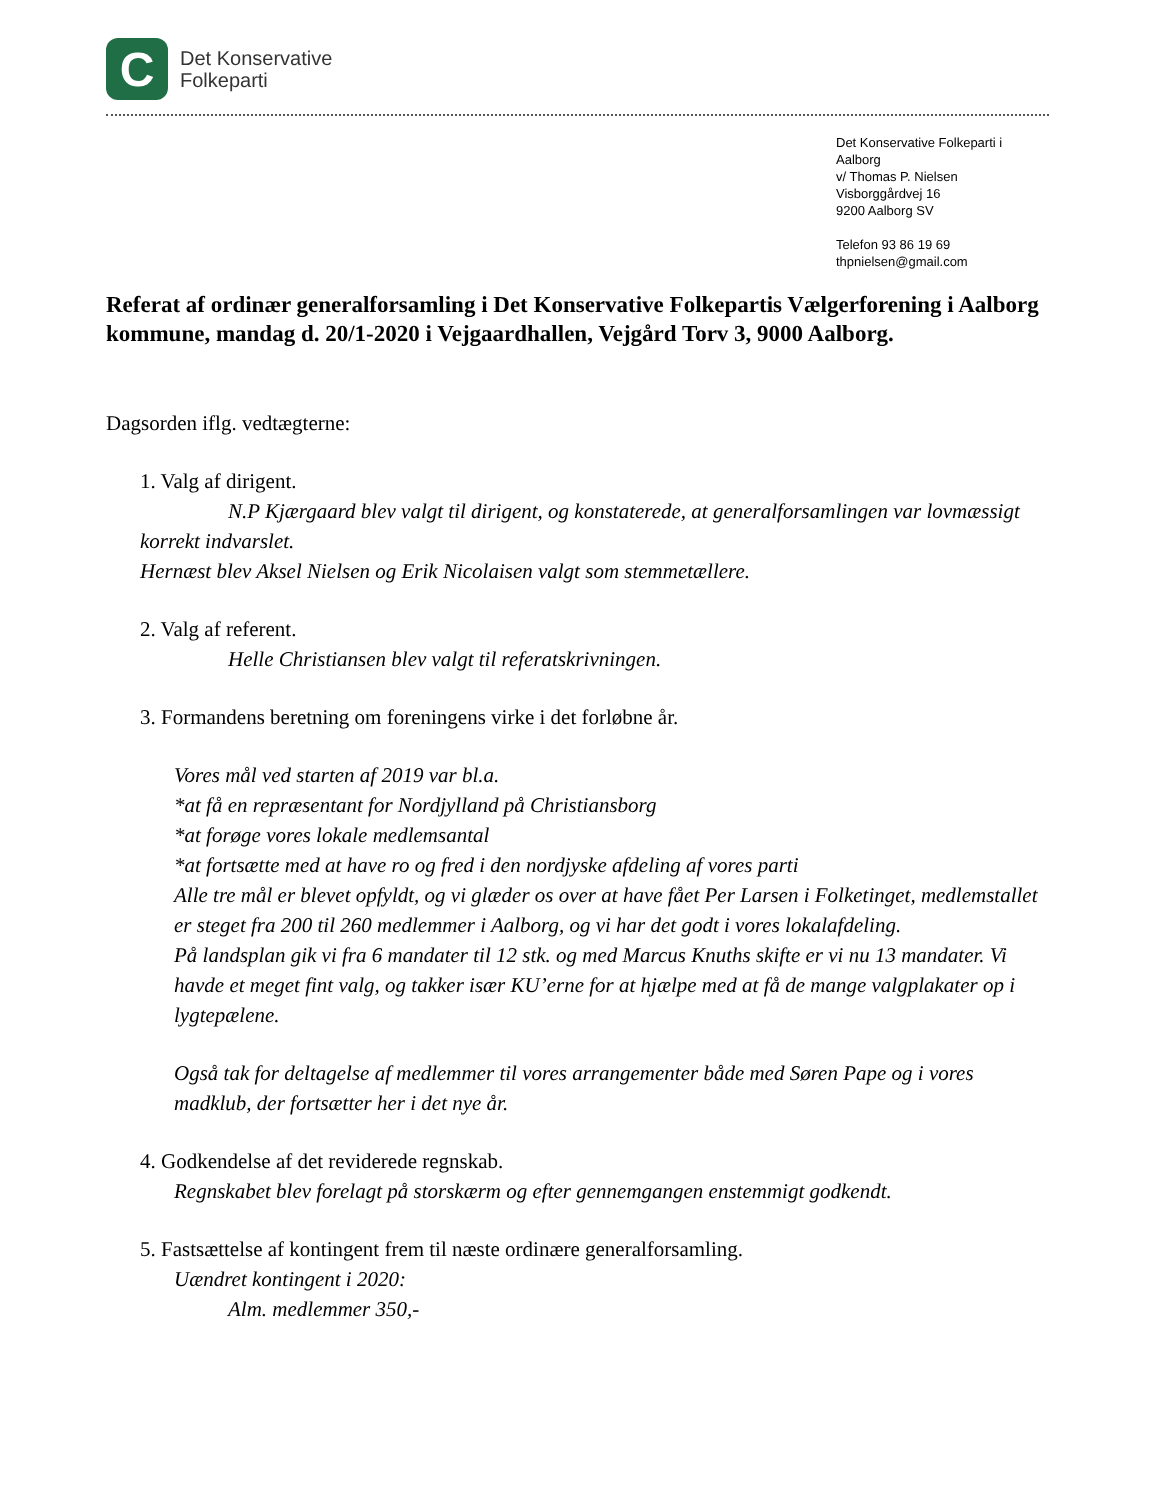C
Det Konservative
Folkeparti
Det Konservative Folkeparti i Aalborg
v/ Thomas P. Nielsen
Visborggårdvej 16
9200 Aalborg SV
Telefon 93 86 19 69
thpnielsen@gmail.com
Referat af ordinær generalforsamling i Det Konservative Folkepartis Vælgerforening i Aalborg kommune, mandag d. 20/1-2020 i Vejgaardhallen, Vejgård Torv 3, 9000 Aalborg.
Dagsorden iflg. vedtægterne:
1. Valg af dirigent.
N.P Kjærgaard blev valgt til dirigent, og konstaterede, at generalforsamlingen var lovmæssigt korrekt indvarslet.
Hernæst blev Aksel Nielsen og Erik Nicolaisen valgt som stemmetællere.
2. Valg af referent.
Helle Christiansen blev valgt til referatskrivningen.
3. Formandens beretning om foreningens virke i det forløbne år.
Vores mål ved starten af 2019 var bl.a.
*at få en repræsentant for Nordjylland på Christiansborg
*at forøge vores lokale medlemsantal
*at fortsætte med at have ro og fred i den nordjyske afdeling af vores parti
Alle tre mål er blevet opfyldt, og vi glæder os over at have fået Per Larsen i Folketinget, medlemstallet er steget fra 200 til 260 medlemmer i Aalborg, og vi har det godt i vores lokalafdeling.
På landsplan gik vi fra 6 mandater til 12 stk. og med Marcus Knuths skifte er vi nu 13 mandater. Vi havde et meget fint valg, og takker især KU’erne for at hjælpe med at få de mange valgplakater op i lygtepælene.
Også tak for deltagelse af medlemmer til vores arrangementer både med Søren Pape og i vores madklub, der fortsætter her i det nye år.
4. Godkendelse af det reviderede regnskab.
Regnskabet blev forelagt på storskærm og efter gennemgangen enstemmigt godkendt.
5. Fastsættelse af kontingent frem til næste ordinære generalforsamling.
Uændret kontingent i 2020:
Alm. medlemmer 350,-